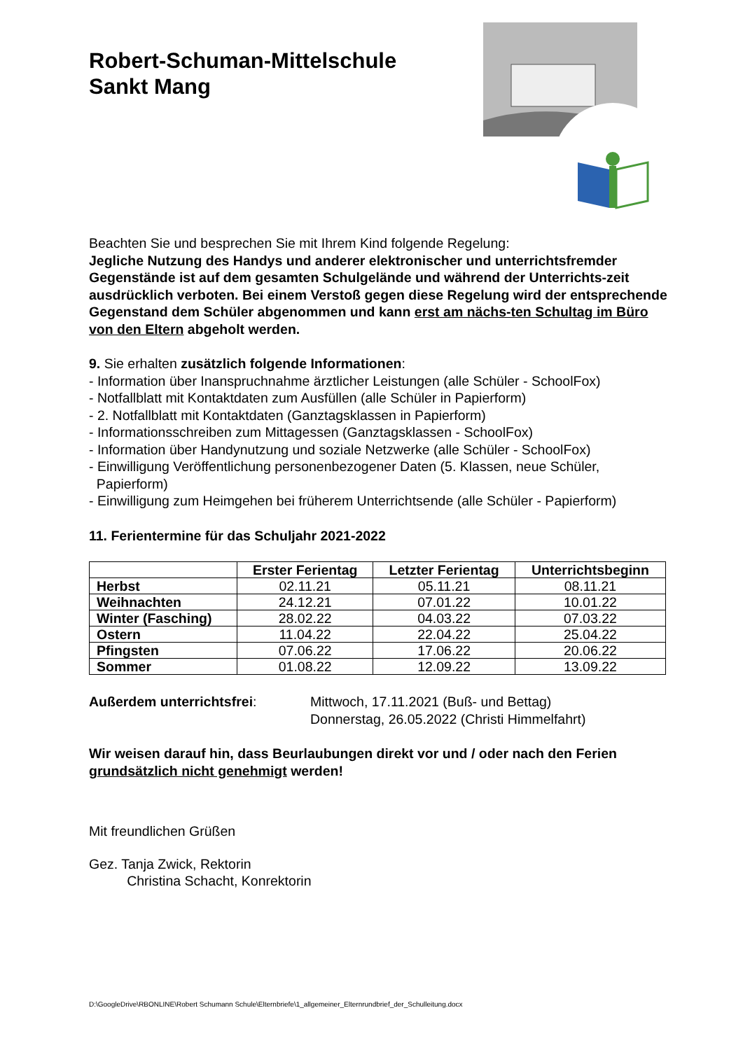Robert-Schuman-Mittelschule
Sankt Mang
Beachten Sie und besprechen Sie mit Ihrem Kind folgende Regelung:
Jegliche Nutzung des Handys und anderer elektronischer und unterrichtsfremder Gegenstände ist auf dem gesamten Schulgelände und während der Unterrichts-zeit ausdrücklich verboten. Bei einem Verstoß gegen diese Regelung wird der entsprechende Gegenstand dem Schüler abgenommen und kann erst am nächs-ten Schultag im Büro von den Eltern abgeholt werden.
9. Sie erhalten zusätzlich folgende Informationen:
- Information über Inanspruchnahme ärztlicher Leistungen (alle Schüler - SchoolFox)
- Notfallblatt mit Kontaktdaten zum Ausfüllen (alle Schüler in Papierform)
- 2. Notfallblatt mit Kontaktdaten (Ganztagsklassen in Papierform)
- Informationsschreiben zum Mittagessen (Ganztagsklassen - SchoolFox)
- Information über Handynutzung und soziale Netzwerke (alle Schüler - SchoolFox)
- Einwilligung Veröffentlichung personenbezogener Daten (5. Klassen, neue Schüler,
Papierform)
- Einwilligung zum Heimgehen bei früherem Unterrichtsende (alle Schüler - Papierform)
11. Ferientermine für das Schuljahr 2021-2022
| | Erster Ferientag | Letzter Ferientag | Unterrichtsbeginn |
| --- | --- | --- | --- |
| Herbst | 02.11.21 | 05.11.21 | 08.11.21 |
| Weihnachten | 24.12.21 | 07.01.22 | 10.01.22 |
| Winter (Fasching) | 28.02.22 | 04.03.22 | 07.03.22 |
| Ostern | 11.04.22 | 22.04.22 | 25.04.22 |
| Pfingsten | 07.06.22 | 17.06.22 | 20.06.22 |
| Sommer | 01.08.22 | 12.09.22 | 13.09.22 |
Außerdem unterrichtsfrei: Mittwoch, 17.11.2021 (Buß- und Bettag)
Donnerstag, 26.05.2022 (Christi Himmelfahrt)
Wir weisen darauf hin, dass Beurlaubungen direkt vor und / oder nach den Ferien grundsätzlich nicht genehmigt werden!
Mit freundlichen Grüßen
Gez. Tanja Zwick, Rektorin
Christina Schacht, Konrektorin
D:\GoogleDrive\RBONLINE\Robert Schumann Schule\Elternbriefe\1_allgemeiner_Elternrundbrief_der_Schulleitung.docx